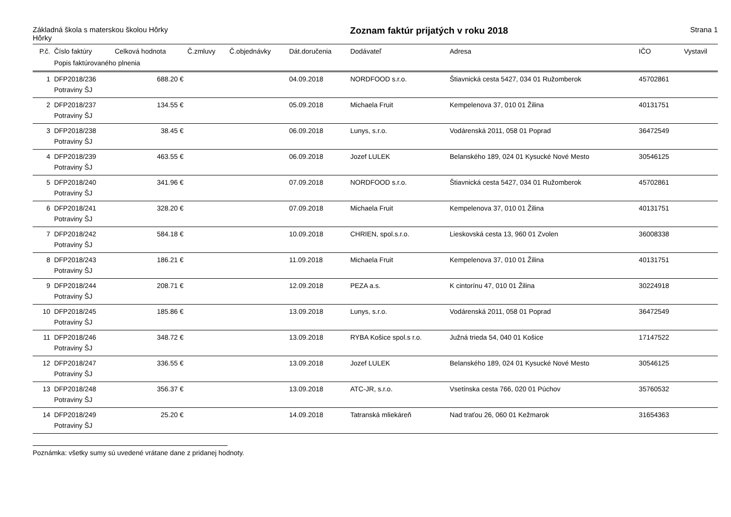Základná škola s materskou školou Hôrky
Hôrky
Zoznam faktúr prijatých v roku 2018
Strana 1
| P.č. | Číslo faktúry | Celková hodnota | Č.zmluvy | Č.objednávky | Dát.doručenia | Dodávateľ | Adresa | IČO | Vystavil |
| --- | --- | --- | --- | --- | --- | --- | --- | --- | --- |
| | Popis faktúrovaného plnenia | | | | | | | | |
| 1 | DFP2018/236 | 688.20 € | | | 04.09.2018 | NORDFOOD s.r.o. | Štiavnická cesta 5427, 034 01 Ružomberok | 45702861 | |
| | Potraviny ŠJ | | | | | | | | |
| 2 | DFP2018/237 | 134.55 € | | | 05.09.2018 | Michaela Fruit | Kempelenova 37, 010 01 Žilina | 40131751 | |
| | Potraviny ŠJ | | | | | | | | |
| 3 | DFP2018/238 | 38.45 € | | | 06.09.2018 | Lunys, s.r.o. | Vodárenská 2011, 058 01 Poprad | 36472549 | |
| | Potraviny ŠJ | | | | | | | | |
| 4 | DFP2018/239 | 463.55 € | | | 06.09.2018 | Jozef LULEK | Belanského 189, 024 01 Kysucké Nové Mesto | 30546125 | |
| | Potraviny ŠJ | | | | | | | | |
| 5 | DFP2018/240 | 341.96 € | | | 07.09.2018 | NORDFOOD s.r.o. | Štiavnická cesta 5427, 034 01 Ružomberok | 45702861 | |
| | Potraviny ŠJ | | | | | | | | |
| 6 | DFP2018/241 | 328.20 € | | | 07.09.2018 | Michaela Fruit | Kempelenova 37, 010 01 Žilina | 40131751 | |
| | Potraviny ŠJ | | | | | | | | |
| 7 | DFP2018/242 | 584.18 € | | | 10.09.2018 | CHRIEN, spol.s.r.o. | Lieskovská cesta 13, 960 01 Zvolen | 36008338 | |
| | Potraviny ŠJ | | | | | | | | |
| 8 | DFP2018/243 | 186.21 € | | | 11.09.2018 | Michaela Fruit | Kempelenova 37, 010 01 Žilina | 40131751 | |
| | Potraviny ŠJ | | | | | | | | |
| 9 | DFP2018/244 | 208.71 € | | | 12.09.2018 | PEZA a.s. | K cintorínu 47, 010 01 Žilina | 30224918 | |
| | Potraviny ŠJ | | | | | | | | |
| 10 | DFP2018/245 | 185.86 € | | | 13.09.2018 | Lunys, s.r.o. | Vodárenská 2011, 058 01 Poprad | 36472549 | |
| | Potraviny ŠJ | | | | | | | | |
| 11 | DFP2018/246 | 348.72 € | | | 13.09.2018 | RYBA Košice spol.s r.o. | Južná trieda 54, 040 01 Košice | 17147522 | |
| | Potraviny ŠJ | | | | | | | | |
| 12 | DFP2018/247 | 336.55 € | | | 13.09.2018 | Jozef LULEK | Belanského 189, 024 01 Kysucké Nové Mesto | 30546125 | |
| | Potraviny ŠJ | | | | | | | | |
| 13 | DFP2018/248 | 356.37 € | | | 13.09.2018 | ATC-JR, s.r.o. | Vsetínska cesta 766, 020 01 Púchov | 35760532 | |
| | Potraviny ŠJ | | | | | | | | |
| 14 | DFP2018/249 | 25.20 € | | | 14.09.2018 | Tatranská mliekáreň | Nad traťou 26, 060 01 Kežmarok | 31654363 | |
| | Potraviny ŠJ | | | | | | | | |
Poznámka: všetky sumy sú uvedené vrátane dane z pridanej hodnoty.